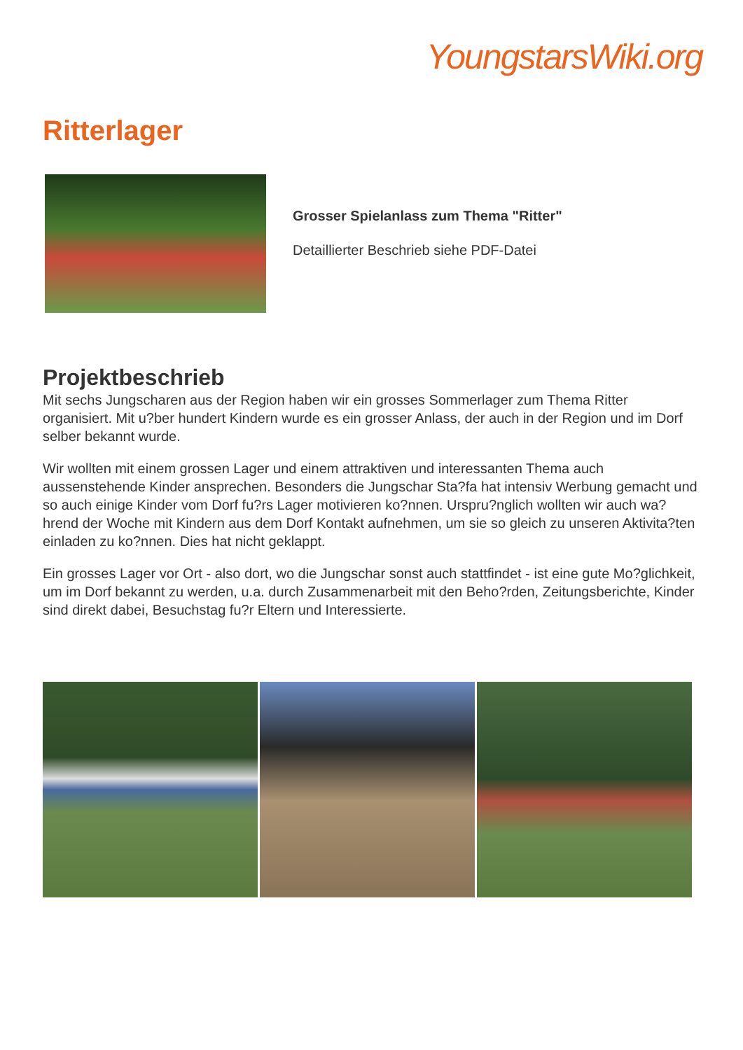YoungstarsWiki.org
Ritterlager
Grosser Spielanlass zum Thema "Ritter"
Detaillierter Beschrieb siehe PDF-Datei
Projektbeschrieb
Mit sechs Jungscharen aus der Region haben wir ein grosses Sommerlager zum Thema Ritter organisiert. Mit u?ber hundert Kindern wurde es ein grosser Anlass, der auch in der Region und im Dorf selber bekannt wurde.
Wir wollten mit einem grossen Lager und einem attraktiven und interessanten Thema auch aussenstehende Kinder ansprechen. Besonders die Jungschar Sta?fa hat intensiv Werbung gemacht und so auch einige Kinder vom Dorf fu?rs Lager motivieren ko?nnen. Urspru?nglich wollten wir auch wa?hrend der Woche mit Kindern aus dem Dorf Kontakt aufnehmen, um sie so gleich zu unseren Aktivita?ten einladen zu ko?nnen. Dies hat nicht geklappt.
Ein grosses Lager vor Ort - also dort, wo die Jungschar sonst auch stattfindet - ist eine gute Mo?glichkeit, um im Dorf bekannt zu werden, u.a. durch Zusammenarbeit mit den Beho?rden, Zeitungsberichte, Kinder sind direkt dabei, Besuchstag fu?r Eltern und Interessierte.